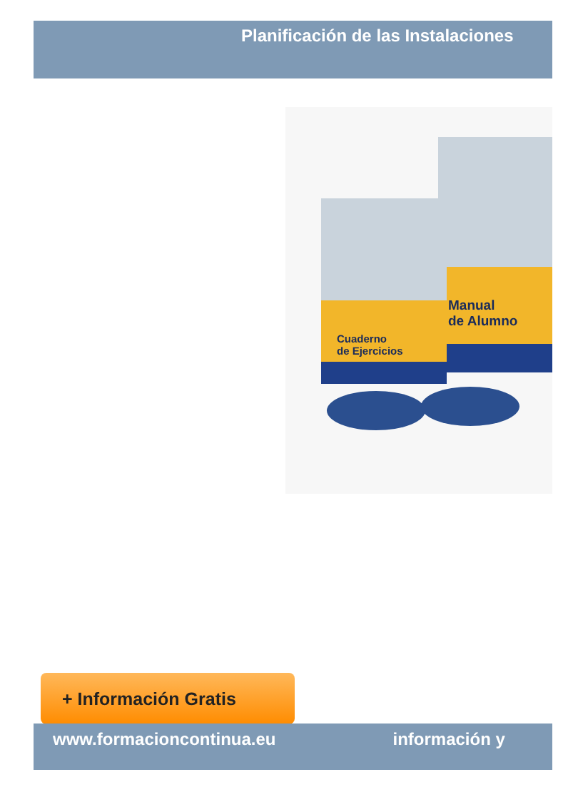Planificación de las Instalaciones
Manual
de Alumno
Cuaderno
de Ejercicios
+ Información Gratis
www.formacioncontinua.eu información y